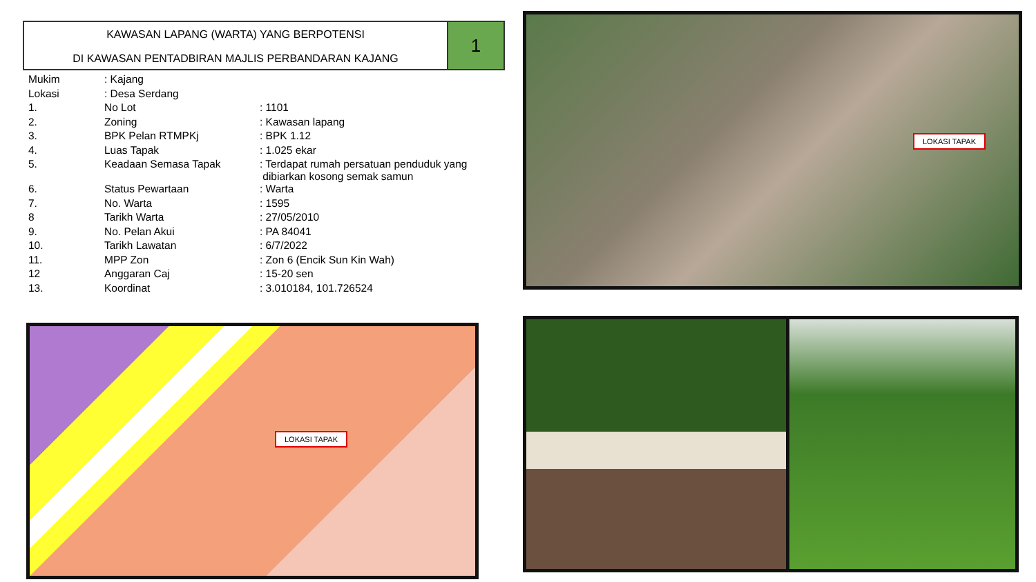KAWASAN LAPANG (WARTA) YANG BERPOTENSI
DI KAWASAN PENTADBIRAN MAJLIS PERBANDARAN KAJANG
1
| Mukim | : Kajang | |
| Lokasi | : Desa Serdang | |
| 1. | No Lot | : 1101 |
| 2. | Zoning | : Kawasan lapang |
| 3. | BPK Pelan RTMPKj | : BPK 1.12 |
| 4. | Luas Tapak | : 1.025 ekar |
| 5. | Keadaan Semasa Tapak | : Terdapat rumah persatuan penduduk yang dibiarkan kosong semak samun |
| 6. | Status Pewartaan | : Warta |
| 7. | No. Warta | : 1595 |
| 8 | Tarikh Warta | : 27/05/2010 |
| 9. | No. Pelan Akui | : PA 84041 |
| 10. | Tarikh Lawatan | : 6/7/2022 |
| 11. | MPP Zon | : Zon 6 (Encik Sun Kin Wah) |
| 12 | Anggaran Caj | : 15-20 sen |
| 13. | Koordinat | : 3.010184, 101.726524 |
LOKASI TAPAK
LOKASI TAPAK